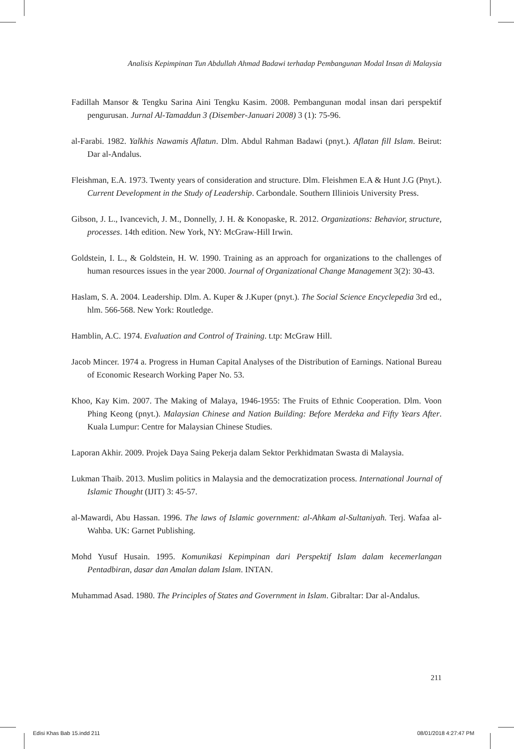Analisis Kepimpinan Tun Abdullah Ahmad Badawi terhadap Pembangunan Modal Insan di Malaysia
Fadillah Mansor & Tengku Sarina Aini Tengku Kasim. 2008. Pembangunan modal insan dari perspektif pengurusan. Jurnal Al-Tamaddun 3 (Disember-Januari 2008) 3 (1): 75-96.
al-Farabi. 1982. Yalkhis Nawamis Aflatun. Dlm. Abdul Rahman Badawi (pnyt.). Aflatan fill Islam. Beirut: Dar al-Andalus.
Fleishman, E.A. 1973. Twenty years of consideration and structure. Dlm. Fleishmen E.A & Hunt J.G (Pnyt.). Current Development in the Study of Leadership. Carbondale. Southern Illiniois University Press.
Gibson, J. L., Ivancevich, J. M., Donnelly, J. H. & Konopaske, R. 2012. Organizations: Behavior, structure, processes. 14th edition. New York, NY: McGraw-Hill Irwin.
Goldstein, I. L., & Goldstein, H. W. 1990. Training as an approach for organizations to the challenges of human resources issues in the year 2000. Journal of Organizational Change Management 3(2): 30-43.
Haslam, S. A. 2004. Leadership. Dlm. A. Kuper & J.Kuper (pnyt.). The Social Science Encyclepedia 3rd ed., hlm. 566-568. New York: Routledge.
Hamblin, A.C. 1974. Evaluation and Control of Training. t.tp: McGraw Hill.
Jacob Mincer. 1974 a. Progress in Human Capital Analyses of the Distribution of Earnings. National Bureau of Economic Research Working Paper No. 53.
Khoo, Kay Kim. 2007. The Making of Malaya, 1946-1955: The Fruits of Ethnic Cooperation. Dlm. Voon Phing Keong (pnyt.). Malaysian Chinese and Nation Building: Before Merdeka and Fifty Years After. Kuala Lumpur: Centre for Malaysian Chinese Studies.
Laporan Akhir. 2009. Projek Daya Saing Pekerja dalam Sektor Perkhidmatan Swasta di Malaysia.
Lukman Thaib. 2013. Muslim politics in Malaysia and the democratization process. International Journal of Islamic Thought (IJIT) 3: 45-57.
al-Mawardi, Abu Hassan. 1996. The laws of Islamic government: al-Ahkam al-Sultaniyah. Terj. Wafaa al-Wahba. UK: Garnet Publishing.
Mohd Yusuf Husain. 1995. Komunikasi Kepimpinan dari Perspektif Islam dalam kecemerlangan Pentadbiran, dasar dan Amalan dalam Islam. INTAN.
Muhammad Asad. 1980. The Principles of States and Government in Islam. Gibraltar: Dar al-Andalus.
211
Edisi Khas Bab 15.indd 211 08/01/2018 4:27:47 PM